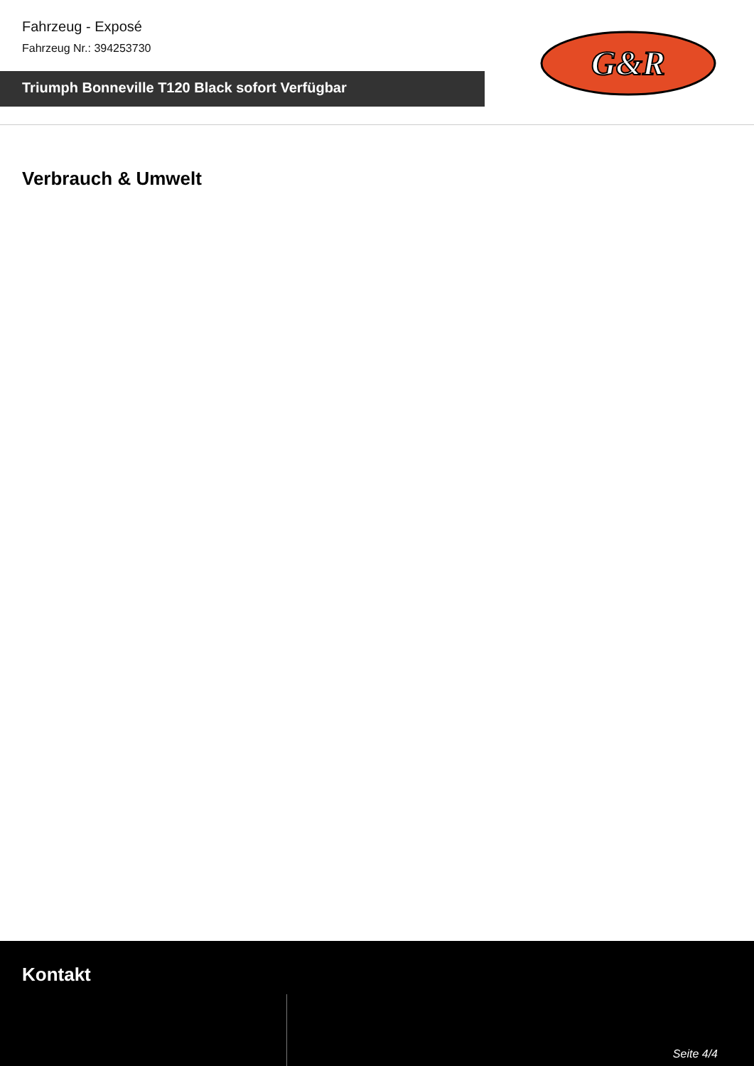Fahrzeug - Exposé
Fahrzeug Nr.: 394253730
Triumph Bonneville T120 Black sofort Verfügbar
G&R
Verbrauch & Umwelt
Kontakt
Seite 4/4